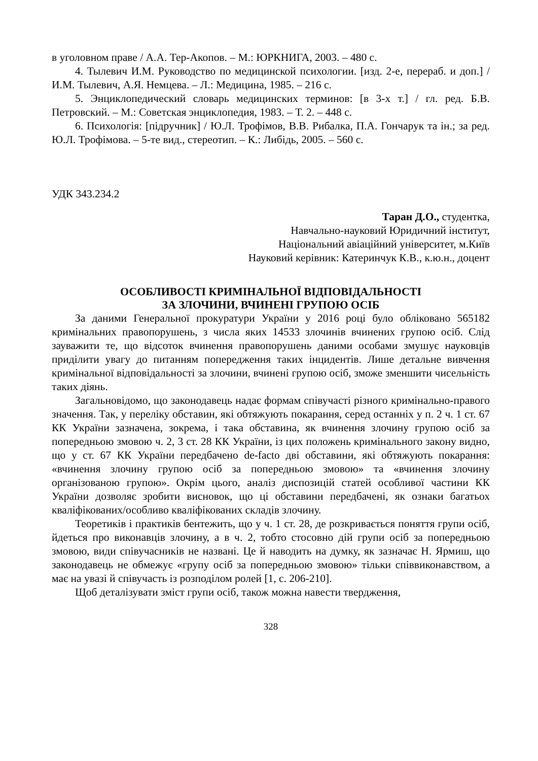в уголовном праве / А.А. Тер-Акопов. – М.: ЮРКНИГА, 2003. – 480 с.
4. Тылевич И.М. Руководство по медицинской психологии. [изд. 2-е, перераб. и доп.] / И.М. Тылевич, А.Я. Немцева. – Л.: Медицина, 1985. – 216 с.
5. Энциклопедический словарь медицинских терминов: [в 3-х т.] / гл. ред. Б.В. Петровский. – М.: Советская энциклопедия, 1983. – Т. 2. – 448 с.
6. Психологія: [підручник] / Ю.Л. Трофімов, В.В. Рибалка, П.А. Гончарук та ін.; за ред. Ю.Л. Трофімова. – 5-те вид., стереотип. – К.: Либідь, 2005. – 560 с.
УДК 343.234.2
Таран Д.О., студентка,
Навчально-науковий Юридичний інститут,
Національний авіаційний університет, м.Київ
Науковий керівник: Катеринчук К.В., к.ю.н., доцент
ОСОБЛИВОСТІ КРИМІНАЛЬНОЇ ВІДПОВІДАЛЬНОСТІ
ЗА ЗЛОЧИНИ, ВЧИНЕНІ ГРУПОЮ ОСІБ
За даними Генеральної прокуратури України у 2016 році було обліковано 565182 кримінальних правопорушень, з числа яких 14533 злочинів вчинених групою осіб. Слід зауважити те, що відсоток вчинення правопорушень даними особами змушує науковців приділити увагу до питанням попередження таких інцидентів. Лише детальне вивчення кримінальної відповідальності за злочини, вчинені групою осіб, зможе зменшити чисельність таких діянь.
Загальновідомо, що законодавець надає формам співучасті різного кримінально-правого значення. Так, у переліку обставин, які обтяжують покарання, серед останніх у п. 2 ч. 1 ст. 67 КК України зазначена, зокрема, і така обставина, як вчинення злочину групою осіб за попередньою змовою ч. 2, 3 ст. 28 КК України, із цих положень кримінального закону видно, що у ст. 67 КК України передбачено de-facto дві обставини, які обтяжують покарання: «вчинення злочину групою осіб за попередньою змовою» та «вчинення злочину організованою групою». Окрім цього, аналіз диспозицій статей особливої частини КК України дозволяє зробити висновок, що ці обставини передбачені, як ознаки багатьох кваліфікованих/особливо кваліфікованих складів злочину.
Теоретиків і практиків бентежить, що у ч. 1 ст. 28, де розкривається поняття групи осіб, йдеться про виконавців злочину, а в ч. 2, тобто стосовно дій групи осіб за попередньою змовою, види співучасників не названі. Це й наводить на думку, як зазначає Н. Ярмиш, що законодавець не обмежує «групу осіб за попередньою змовою» тільки співвиконавством, а має на увазі й співучасть із розподілом ролей [1, с. 206-210].
Щоб деталізувати зміст групи осіб, також можна навести твердження,
328